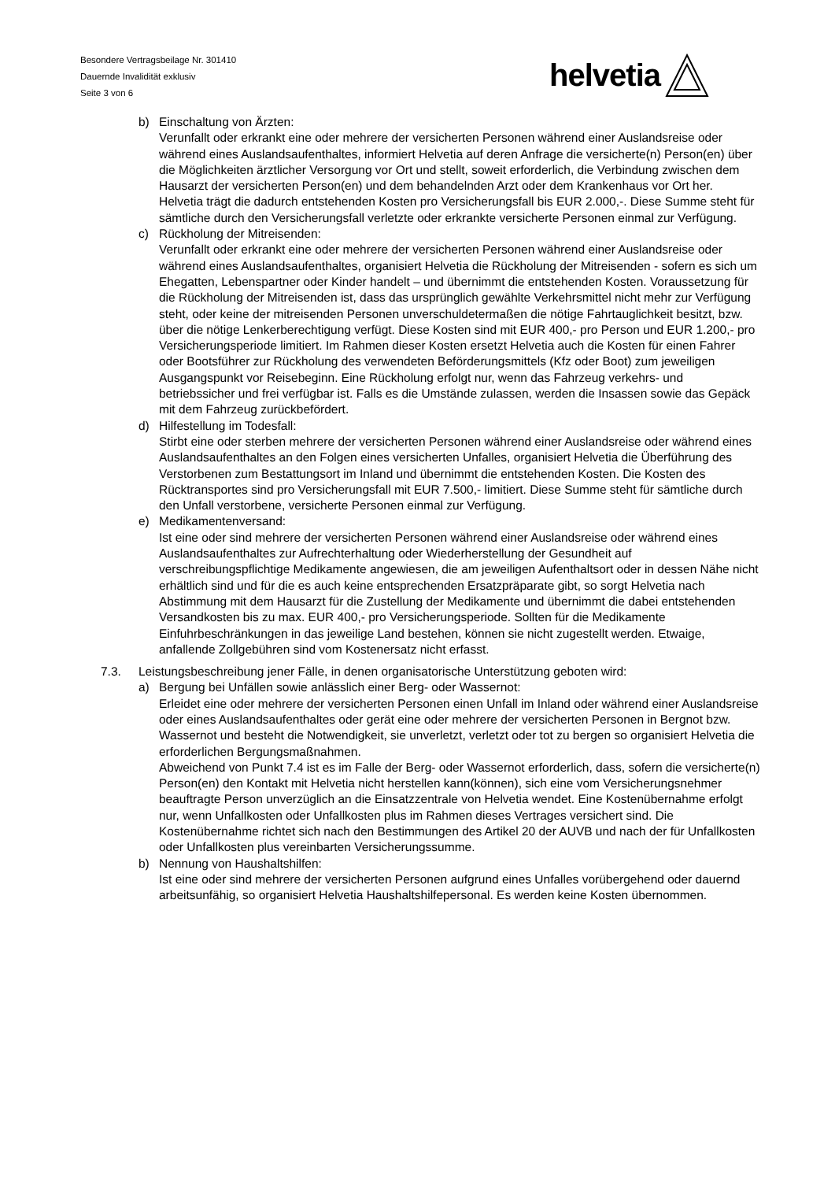Besondere Vertragsbeilage Nr. 301410
Dauernde Invalidität exklusiv
Seite 3 von 6
helvetia
b) Einschaltung von Ärzten:
Verunfallt oder erkrankt eine oder mehrere der versicherten Personen während einer Auslandsreise oder während eines Auslandsaufenthaltes, informiert Helvetia auf deren Anfrage die versicherte(n) Person(en) über die Möglichkeiten ärztlicher Versorgung vor Ort und stellt, soweit erforderlich, die Verbindung zwischen dem Hausarzt der versicherten Person(en) und dem behandelnden Arzt oder dem Krankenhaus vor Ort her. Helvetia trägt die dadurch entstehenden Kosten pro Versicherungsfall bis EUR 2.000,-. Diese Summe steht für sämtliche durch den Versicherungsfall verletzte oder erkrankte versicherte Personen einmal zur Verfügung.
c) Rückholung der Mitreisenden:
Verunfallt oder erkrankt eine oder mehrere der versicherten Personen während einer Auslandsreise oder während eines Auslandsaufenthaltes, organisiert Helvetia die Rückholung der Mitreisenden - sofern es sich um Ehegatten, Lebenspartner oder Kinder handelt – und übernimmt die entstehenden Kosten. Voraussetzung für die Rückholung der Mitreisenden ist, dass das ursprünglich gewählte Verkehrsmittel nicht mehr zur Verfügung steht, oder keine der mitreisenden Personen unverschuldetermaßen die nötige Fahrtauglichkeit besitzt, bzw. über die nötige Lenkerberechtigung verfügt. Diese Kosten sind mit EUR 400,- pro Person und EUR 1.200,- pro Versicherungsperiode limitiert. Im Rahmen dieser Kosten ersetzt Helvetia auch die Kosten für einen Fahrer oder Bootsführer zur Rückholung des verwendeten Beförderungsmittels (Kfz oder Boot) zum jeweiligen Ausgangspunkt vor Reisebeginn. Eine Rückholung erfolgt nur, wenn das Fahrzeug verkehrs- und betriebssicher und frei verfügbar ist. Falls es die Umstände zulassen, werden die Insassen sowie das Gepäck mit dem Fahrzeug zurückbefördert.
d) Hilfestellung im Todesfall:
Stirbt eine oder sterben mehrere der versicherten Personen während einer Auslandsreise oder während eines Auslandsaufenthaltes an den Folgen eines versicherten Unfalles, organisiert Helvetia die Überführung des Verstorbenen zum Bestattungsort im Inland und übernimmt die entstehenden Kosten. Die Kosten des Rücktransportes sind pro Versicherungsfall mit EUR 7.500,- limitiert. Diese Summe steht für sämtliche durch den Unfall verstorbene, versicherte Personen einmal zur Verfügung.
e) Medikamentenversand:
Ist eine oder sind mehrere der versicherten Personen während einer Auslandsreise oder während eines Auslandsaufenthaltes zur Aufrechterhaltung oder Wiederherstellung der Gesundheit auf verschreibungspflichtige Medikamente angewiesen, die am jeweiligen Aufenthaltsort oder in dessen Nähe nicht erhältlich sind und für die es auch keine entsprechenden Ersatzpräparate gibt, so sorgt Helvetia nach Abstimmung mit dem Hausarzt für die Zustellung der Medikamente und übernimmt die dabei entstehenden Versandkosten bis zu max. EUR 400,- pro Versicherungsperiode. Sollten für die Medikamente Einfuhrbeschränkungen in das jeweilige Land bestehen, können sie nicht zugestellt werden. Etwaige, anfallende Zollgebühren sind vom Kostenersatz nicht erfasst.
7.3. Leistungsbeschreibung jener Fälle, in denen organisatorische Unterstützung geboten wird:
a) Bergung bei Unfällen sowie anlässlich einer Berg- oder Wassernot:
Erleidet eine oder mehrere der versicherten Personen einen Unfall im Inland oder während einer Auslandsreise oder eines Auslandsaufenthaltes oder gerät eine oder mehrere der versicherten Personen in Bergnot bzw. Wassernot und besteht die Notwendigkeit, sie unverletzt, verletzt oder tot zu bergen so organisiert Helvetia die erforderlichen Bergungsmaßnahmen.
Abweichend von Punkt 7.4 ist es im Falle der Berg- oder Wassernot erforderlich, dass, sofern die versicherte(n) Person(en) den Kontakt mit Helvetia nicht herstellen kann(können), sich eine vom Versicherungsnehmer beauftragte Person unverzüglich an die Einsatzzentrale von Helvetia wendet. Eine Kostenübernahme erfolgt nur, wenn Unfallkosten oder Unfallkosten plus im Rahmen dieses Vertrages versichert sind. Die Kostenübernahme richtet sich nach den Bestimmungen des Artikel 20 der AUVB und nach der für Unfallkosten oder Unfallkosten plus vereinbarten Versicherungssumme.
b) Nennung von Haushaltshilfen:
Ist eine oder sind mehrere der versicherten Personen aufgrund eines Unfalles vorübergehend oder dauernd arbeitsunfähig, so organisiert Helvetia Haushaltshilfepersonal. Es werden keine Kosten übernommen.